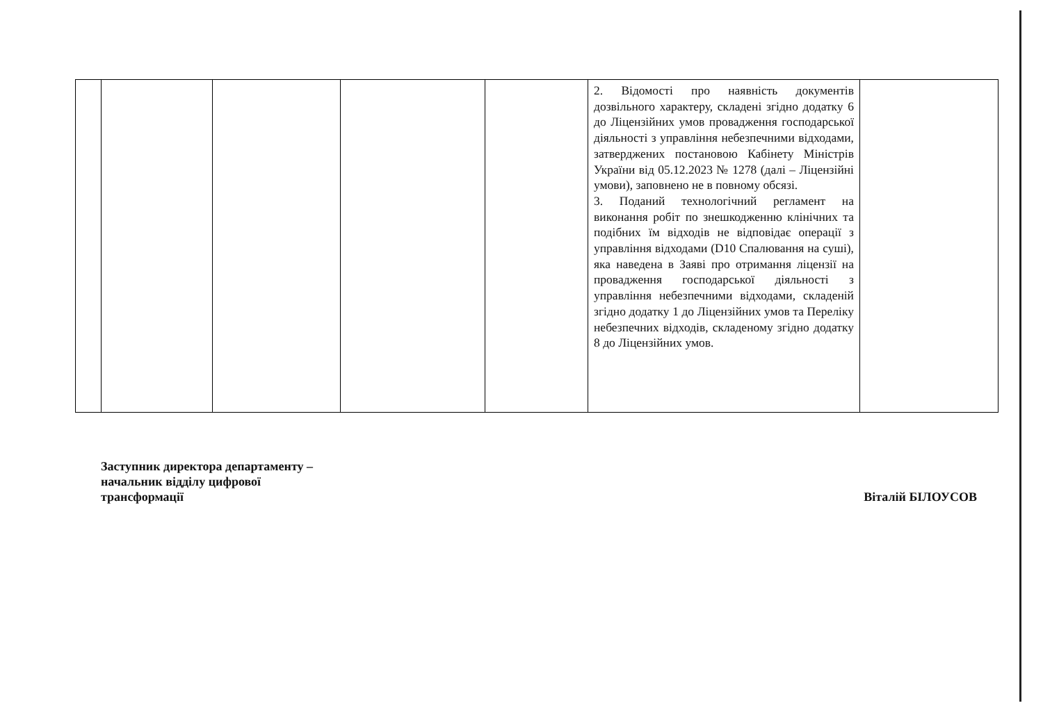| | | | | | 2. Відомості про наявність документів дозвільного характеру, складені згідно додатку 6 до Ліцензійних умов провадження господарської діяльності з управління небезпечними відходами, затверджених постановою Кабінету Міністрів України від 05.12.2023 № 1278 (далі – Ліцензійні умови), заповнено не в повному обсязі. 3. Поданий технологічний регламент на виконання робіт по знешкодженню клінічних та подібних їм відходів не відповідає операції з управління відходами (D10 Спалювання на суші), яка наведена в Заяві про отримання ліцензії на провадження господарської діяльності з управління небезпечними відходами, складеній згідно додатку 1 до Ліцензійних умов та Переліку небезпечних відходів, складеному згідно додатку 8 до Ліцензійних умов. | |
Заступник директора департаменту –
начальник відділу цифрової
трансформації
Віталій БІЛОУСОВ